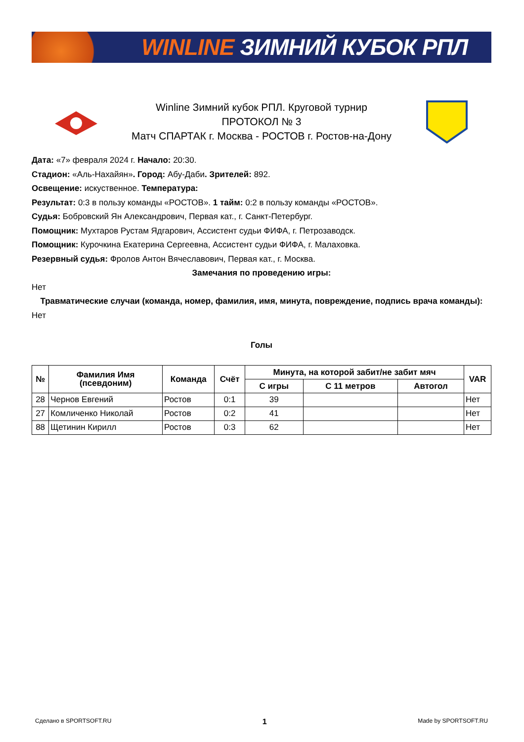WINLINE ЗИМНИЙ КУБОК РПЛ
Winline Зимний кубок РПЛ. Круговой турнир
ПРОТОКОЛ № 3
Матч СПАРТАК г. Москва - РОСТОВ г. Ростов-на-Дону
Дата: «7» февраля 2024 г. Начало: 20:30.
Стадион: «Аль-Нахайян». Город: Абу-Даби. Зрителей: 892.
Освещение: искуственное. Температура:
Результат: 0:3 в пользу команды «РОСТОВ». 1 тайм: 0:2 в пользу команды «РОСТОВ».
Судья: Бобровский Ян Александрович, Первая кат., г. Санкт-Петербург.
Помощник: Мухтаров Рустам Ядгарович, Ассистент судьи ФИФА, г. Петрозаводск.
Помощник: Курочкина Екатерина Сергеевна, Ассистент судьи ФИФА, г. Малаховка.
Резервный судья: Фролов Антон Вячеславович, Первая кат., г. Москва.
Замечания по проведению игры:
Нет
Травматические случаи (команда, номер, фамилия, имя, минута, повреждение, подпись врача команды):
Нет
Голы
| № | Фамилия Имя (псевдоним) | Команда | Счёт | Минута, на которой забит/не забит мяч | | | VAR |
| --- | --- | --- | --- | --- | --- | --- | --- |
| | | | | С игры | С 11 метров | Автогол | |
| 28 | Чернов Евгений | Ростов | 0:1 | 39 | | | Нет |
| 27 | Комличенко Николай | Ростов | 0:2 | 41 | | | Нет |
| 88 | Щетинин Кирилл | Ростов | 0:3 | 62 | | | Нет |
Сделано в SPORTSOFT.RU 1 Made by SPORTSOFT.RU